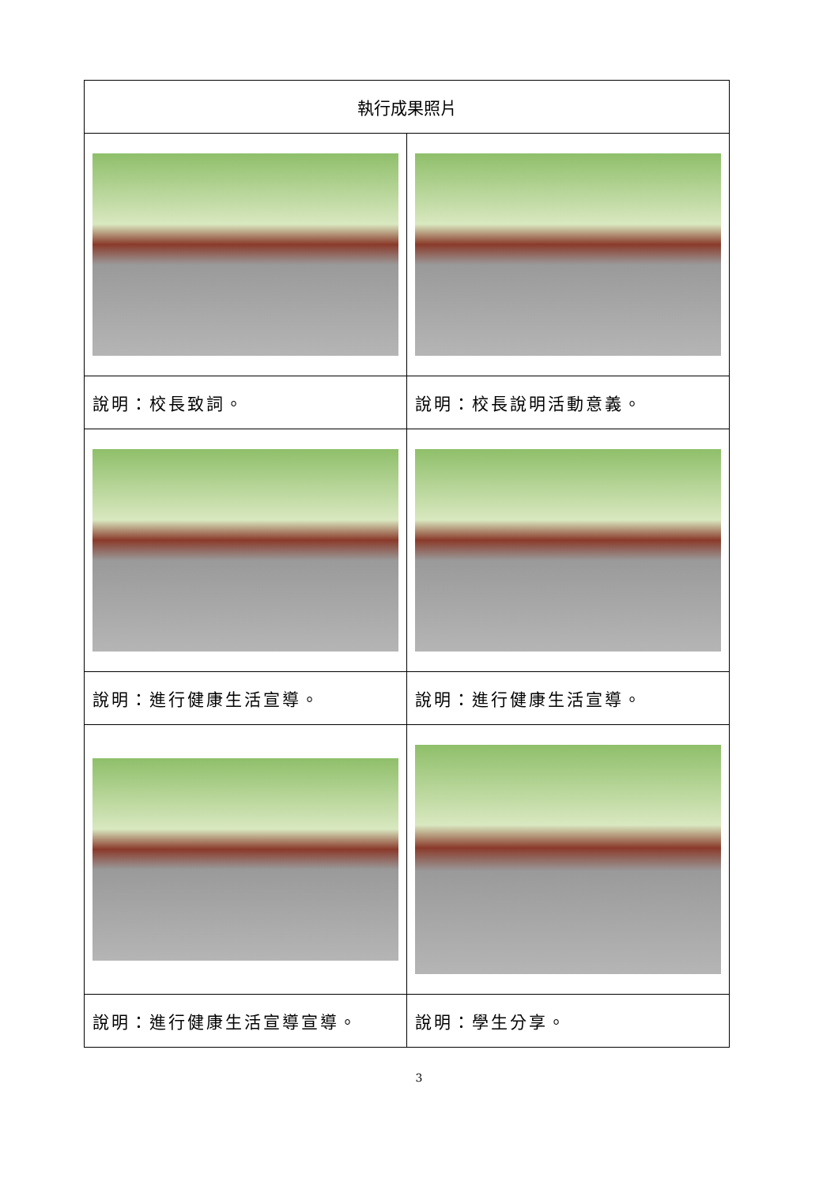| 執行成果照片 | |
| 說明：校長致詞。 | 說明：校長說明活動意義。 |
| 說明：進行健康生活宣導。 | 說明：進行健康生活宣導。 |
| 說明：進行健康生活宣導宣導。 | 說明：學生分享。 |
3